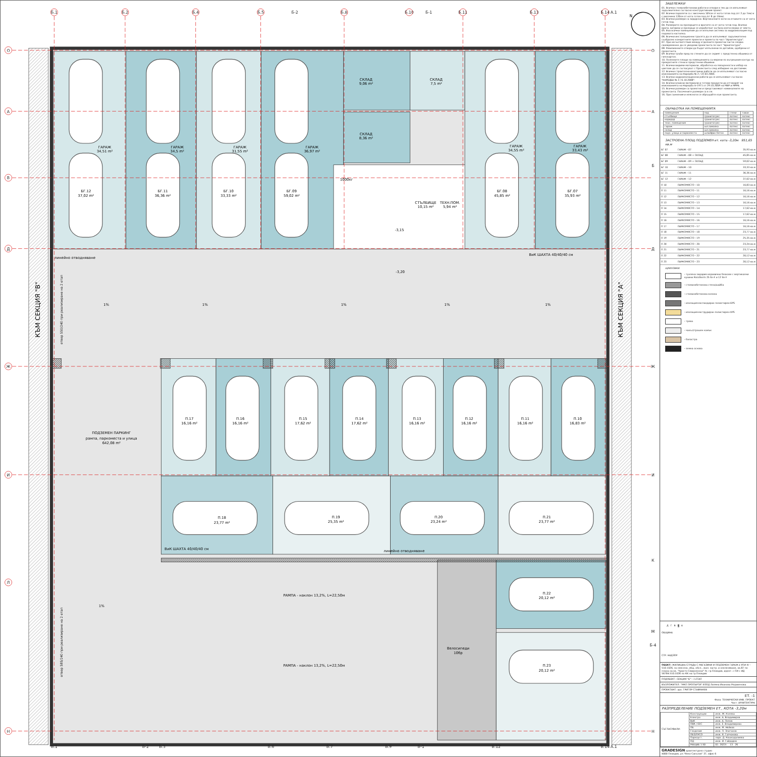Б.1
Б.2
Б.4
Б.5
Б-2
Б.8
Б.10
Б-1
Б.11
Б.13
Б.14
А.1
О
А
В
Д
Ж
И
Л
Н
О
А
Б
Д
Ж
И
К
М
Б-4
Н
Б.1
Б-2
Б.3
Б.6
Б.7
Б.9
Б-1
Б.12
Б.14
А.1
ГАРАЖ
34,51 m²
ГАРАЖ
34,5 m²
ГАРАЖ
31,55 m²
ГАРАЖ
36,97 m²
ГАРАЖ
34,55 m²
ГАРАЖ
33,43 m²
СКЛАД
9,06 m²
СКЛАД
7,5 m²
СКЛАД
8,36 m²
СТЪЛБИЩЕ
10,15 m²
ТЕХН.ПОМ.
5,94 m²
1000кг
БГ.12
37,02 m²
БГ.11
36,36 m²
БГ.10
33,33 m²
БГ.09
59,02 m²
БГ.08
45,85 m²
БГ.07
35,93 m²
П.17
16,16 m²
П.16
16,16 m²
П.15
17,62 m²
П.14
17,62 m²
П.13
16,16 m²
П.12
16,16 m²
П.11
16,16 m²
П.10
16,83 m²
П.18
23,77 m²
П.19
25,35 m²
П.20
23,24 m²
П.21
23,77 m²
П.22
20,12 m²
П.23
20,12 m²
Велосипеди
10бр
ПОДЗЕМЕН ПАРКИНГ
рампа, паркоместа и улица
642,08 m²
РАМПА - наклон 13,2%, L=22,50м
РАМПА - наклон 13,2%, L=22,50м
1%
1%
1%
1%
1%
1%
ВиК ШАХТА 40/40/40 см
ВиК ШАХТА 40/40/40 см
линейно отводняване
линейно отводняване
-3,20
-3,15
КЪМ СЕКЦИЯ "В"
КЪМ СЕКЦИЯ "А"
отвор 550/240 при реализиране на 2 етап
отвор 585/240 при реализиране на 2 етап
N
ЗАБЕЛЕЖКИ
01. Всички стоманобетонови работи и отвори в тях да се изпълняват задължително съгласно конструктивния проект.
02. Всички парапети са с височина 105см от кота готов под /от 2 до 7ем/ и с височина 120см от кота готов под /от 8 до 16ем/.
03. Всички размери са зидарски. Вертикалните коти на етажите са от кота готов под.
04. Размерите на прозорците и вратите са от кота готов под. Всички врати, витрини и прозорци се изработват на база взети мерки от място.
05. Във всички помещения да се изпълни система за хидроизолация под подовата настилка.
06. Всички инсталационни трасета да се изпълняват задължително съобразно конкретните проекти и проекта по част "Архитектура".
07. При несъответствие между отделните проектни части следва своевременно да се уведоми проектанта по част "Архитектура".
08. Ревизионните отвори да бъдат изпълнени по детайли, одобрени от проектанта.
09. Всички тръби пред по стените да се скрият с предстенна обшивка от гипскартон.
10. Полезните площи на помещенията са мерени по вътрешния контур на прекратните стени и предстенни обшивки.
11. Всички видими материали, обработка на повърхности и избор на цветове да се съгласуват с Проектанта след избиране на доставчик.
12. Всички строително-монтажни работи да се изпълняват съгласно изискванията на Наредба № 2 / 22.03.2004.
13. Всички хидроизолационни работи да се изпълняват съгласно "НАРЕДБА № 2 / 6.10.2008".
14. Всички влажни материали и готови продукти да отговарят на изискванията на Наредба Із-1971 от 29.10.2009 на МВР и МРРБ.
15. Всички размери са проектни и представляват номиналните на проектанта. Посочените размери са в см.
16. При съмнения и неясноти се обръщайте към проектанта.
ОБРАБОТКА НА ПОМЕЩЕНИЯТА
| помещения | под | стени | таван |
| --- | --- | --- | --- |
| стълбище | гранитогрес | латекс | латекс |
| коридор | гранитогрес | латекс | латекс |
| техн. помещение | гранитогрес | латекс | латекс |
| гараж | шл.замазка | латекс | латекс |
| склад | шл.замазка | латекс | латекс |
| подз. улица и паркоместа | шлайфан бетон | латекс | латекс |
ЗАСТРОЕНА ПЛОЩ ПОДЗЕМЕН ет. кота -3,20м 951,65 кв.м
| БГ 07 | ГАРАЖ - 07 | 35,93 кв.м |
| БГ 08 | ГАРАЖ - 08 + СКЛАД | 45,85 кв.м |
| БГ 09 | ГАРАЖ - 09 + СКЛАД | 59,02 кв.м |
| БГ 10 | ГАРАЖ - 10 | 33,33 кв.м |
| БГ 11 | ГАРАЖ - 11 | 36,36 кв.м |
| БГ 12 | ГАРАЖ - 12 | 37,02 кв.м |
| П 10 | ПАРКОМЯСТО - 10 | 16,83 кв.м |
| П 11 | ПАРКОМЯСТО - 11 | 16,16 кв.м |
| П 12 | ПАРКОМЯСТО - 12 | 16,16 кв.м |
| П 13 | ПАРКОМЯСТО - 13 | 16,16 кв.м |
| П 14 | ПАРКОМЯСТО - 14 | 17,62 кв.м |
| П 15 | ПАРКОМЯСТО - 15 | 17,62 кв.м |
| П 16 | ПАРКОМЯСТО - 16 | 16,16 кв.м |
| П 17 | ПАРКОМЯСТО - 17 | 16,16 кв.м |
| П 18 | ПАРКОМЯСТО - 18 | 23,77 кв.м |
| П 19 | ПАРКОМЯСТО - 19 | 25,35 кв.м |
| П 20 | ПАРКОМЯСТО - 20 | 23,24 кв.м |
| П 21 | ПАРКОМЯСТО - 21 | 23,77 кв.м |
| П 22 | ПАРКОМЯСТО - 22 | 20,12 кв.м |
| П 23 | ПАРКОМЯСТО - 23 | 20,12 кв.м |
ЩРИХОВКИ:
- тухлена зидария керамични блокове с вертикални кухини Porotherm 25 N+F и 12 N+F
- стоманобетонова стена/шайба
- стоманобетонова колона
- изолация-експандиран полистирен-EPS
- изолация-екструдиран полистирен-XPS
- трева
- чакъл/трошен камък
- баластра
- земна основа
Д Г В Б А
ОБЩИНА
СТР. НАДЗОР
ОБЕКТ: ЖИЛИЩНА СГРАДА С МАГАЗИНИ И ПОДЗЕМЕН ГАРАЖ в УПИ IV - 510.1026, за смесено, общ. обсл., жил. застр. и озеленяване, кв.87 по плана на кв. "Христо Смирненски" IV, гр.Пловдив, идент. с ПИ с ИД 56784.510.1026 по КК на гр.Пловдив
ПОДОБЕКТ: СЕКЦИЯ "Б" - 1 ЕТАП
ВЪЗЛОЖИТЕЛ: "МКП ПРОПЪРТИ" ЕООД Лиляна Иванова Моравенова
ПРОЕКТАНТ: арх. ГРИГОР СТАВРАКЕВ
ЕТ. -1
Фаза: ТЕХНИЧЕСКИ ИНВ. ПРОЕКТ
Част: АРХИТЕКТУРА
РАЗПРЕДЕЛЕНИЕ ПОДЗЕМЕН ЕТ., КОТА -3,20м
| СЪГЛАСУВАЛИ: | Конструкции | инж. Ж. Колева |
| | Електро | инж. А. Владимиров |
| | ВиК | инж. А. Попов |
| | ОВК / ЕЕС | инж. Е. Владимирова |
| | ПБ | инж. М. Нейков |
| | Геодезия | инж. П. Златанов |
| | ПБЗ/ПУСО | инж. Я. Галчанова |
| | Паркоуст. | ларх. Д. Кошкадалиева |
| | ОД | инж. И. Гайдаров |
| | МАЩАБ 1:50 | 01. 2022г. 13 26 |
GRADESIGN архитектурно студио
4000 Пловдив, ул."Янко Сакъзов" 37, офис 6